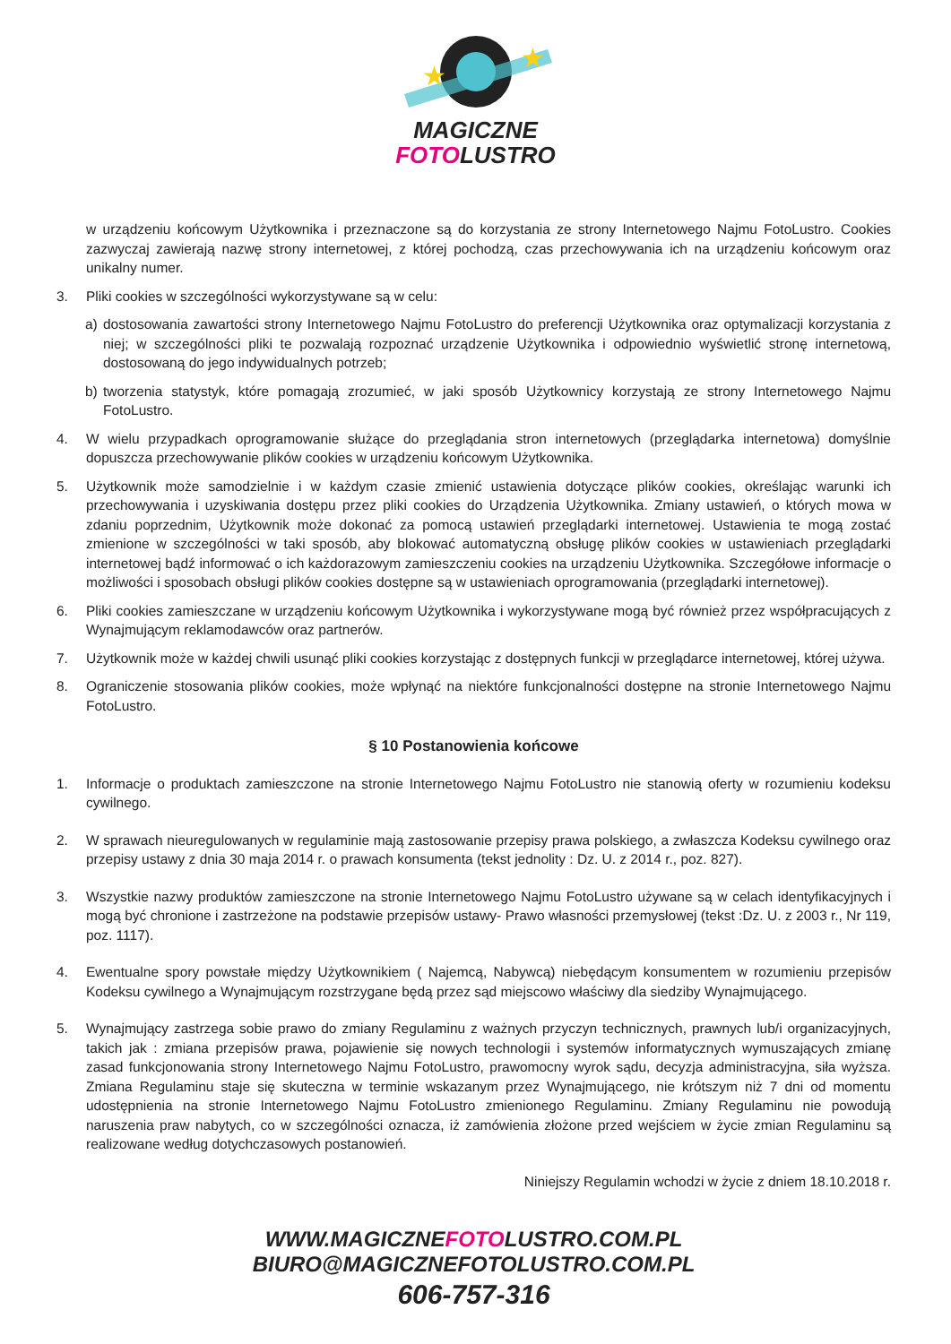★
★
MAGICZNE
FOTOLUSTRO
w urządzeniu końcowym Użytkownika i przeznaczone są do korzystania ze strony Internetowego Najmu FotoLustro. Cookies zazwyczaj zawierają nazwę strony internetowej, z której pochodzą, czas przechowywania ich na urządzeniu końcowym oraz unikalny numer.
3. Pliki cookies w szczególności wykorzystywane są w celu:
a) dostosowania zawartości strony Internetowego Najmu FotoLustro do preferencji Użytkownika oraz optymalizacji korzystania z niej; w szczególności pliki te pozwalają rozpoznać urządzenie Użytkownika i odpowiednio wyświetlić stronę internetową, dostosowaną do jego indywidualnych potrzeb;
b) tworzenia statystyk, które pomagają zrozumieć, w jaki sposób Użytkownicy korzystają ze strony Internetowego Najmu FotoLustro.
4. W wielu przypadkach oprogramowanie służące do przeglądania stron internetowych (przeglądarka internetowa) domyślnie dopuszcza przechowywanie plików cookies w urządzeniu końcowym Użytkownika.
5. Użytkownik może samodzielnie i w każdym czasie zmienić ustawienia dotyczące plików cookies, określając warunki ich przechowywania i uzyskiwania dostępu przez pliki cookies do Urządzenia Użytkownika. Zmiany ustawień, o których mowa w zdaniu poprzednim, Użytkownik może dokonać za pomocą ustawień przeglądarki internetowej. Ustawienia te mogą zostać zmienione w szczególności w taki sposób, aby blokować automatyczną obsługę plików cookies w ustawieniach przeglądarki internetowej bądź informować o ich każdorazowym zamieszczeniu cookies na urządzeniu Użytkownika. Szczegółowe informacje o możliwości i sposobach obsługi plików cookies dostępne są w ustawieniach oprogramowania (przeglądarki internetowej).
6. Pliki cookies zamieszczane w urządzeniu końcowym Użytkownika i wykorzystywane mogą być również przez współpracujących z Wynajmującym reklamodawców oraz partnerów.
7. Użytkownik może w każdej chwili usunąć pliki cookies korzystając z dostępnych funkcji w przeglądarce internetowej, której używa.
8. Ograniczenie stosowania plików cookies, może wpłynąć na niektóre funkcjonalności dostępne na stronie Internetowego Najmu FotoLustro.
§ 10 Postanowienia końcowe
1. Informacje o produktach zamieszczone na stronie Internetowego Najmu FotoLustro nie stanowią oferty w rozumieniu kodeksu cywilnego.
2. W sprawach nieuregulowanych w regulaminie mają zastosowanie przepisy prawa polskiego, a zwłaszcza Kodeksu cywilnego oraz przepisy ustawy z dnia 30 maja 2014 r. o prawach konsumenta (tekst jednolity : Dz. U. z 2014 r., poz. 827).
3. Wszystkie nazwy produktów zamieszczone na stronie Internetowego Najmu FotoLustro używane są w celach identyfikacyjnych i mogą być chronione i zastrzeżone na podstawie przepisów ustawy- Prawo własności przemysłowej (tekst :Dz. U. z 2003 r., Nr 119, poz. 1117).
4. Ewentualne spory powstałe między Użytkownikiem ( Najemcą, Nabywcą) niebędącym konsumentem w rozumieniu przepisów Kodeksu cywilnego a Wynajmującym rozstrzygane będą przez sąd miejscowo właściwy dla siedziby Wynajmującego.
5. Wynajmujący zastrzega sobie prawo do zmiany Regulaminu z ważnych przyczyn technicznych, prawnych lub/i organizacyjnych, takich jak : zmiana przepisów prawa, pojawienie się nowych technologii i systemów informatycznych wymuszających zmianę zasad funkcjonowania strony Internetowego Najmu FotoLustro, prawomocny wyrok sądu, decyzja administracyjna, siła wyższa. Zmiana Regulaminu staje się skuteczna w terminie wskazanym przez Wynajmującego, nie krótszym niż 7 dni od momentu udostępnienia na stronie Internetowego Najmu FotoLustro zmienionego Regulaminu. Zmiany Regulaminu nie powodują naruszenia praw nabytych, co w szczególności oznacza, iż zamówienia złożone przed wejściem w życie zmian Regulaminu są realizowane według dotychczasowych postanowień.
Niniejszy Regulamin wchodzi w życie z dniem 18.10.2018 r.
WWW.MAGICZNEFOTOLUSTRO.COM.PL
BIURO@MAGICZNEFOTOLUSTRO.COM.PL
606-757-316